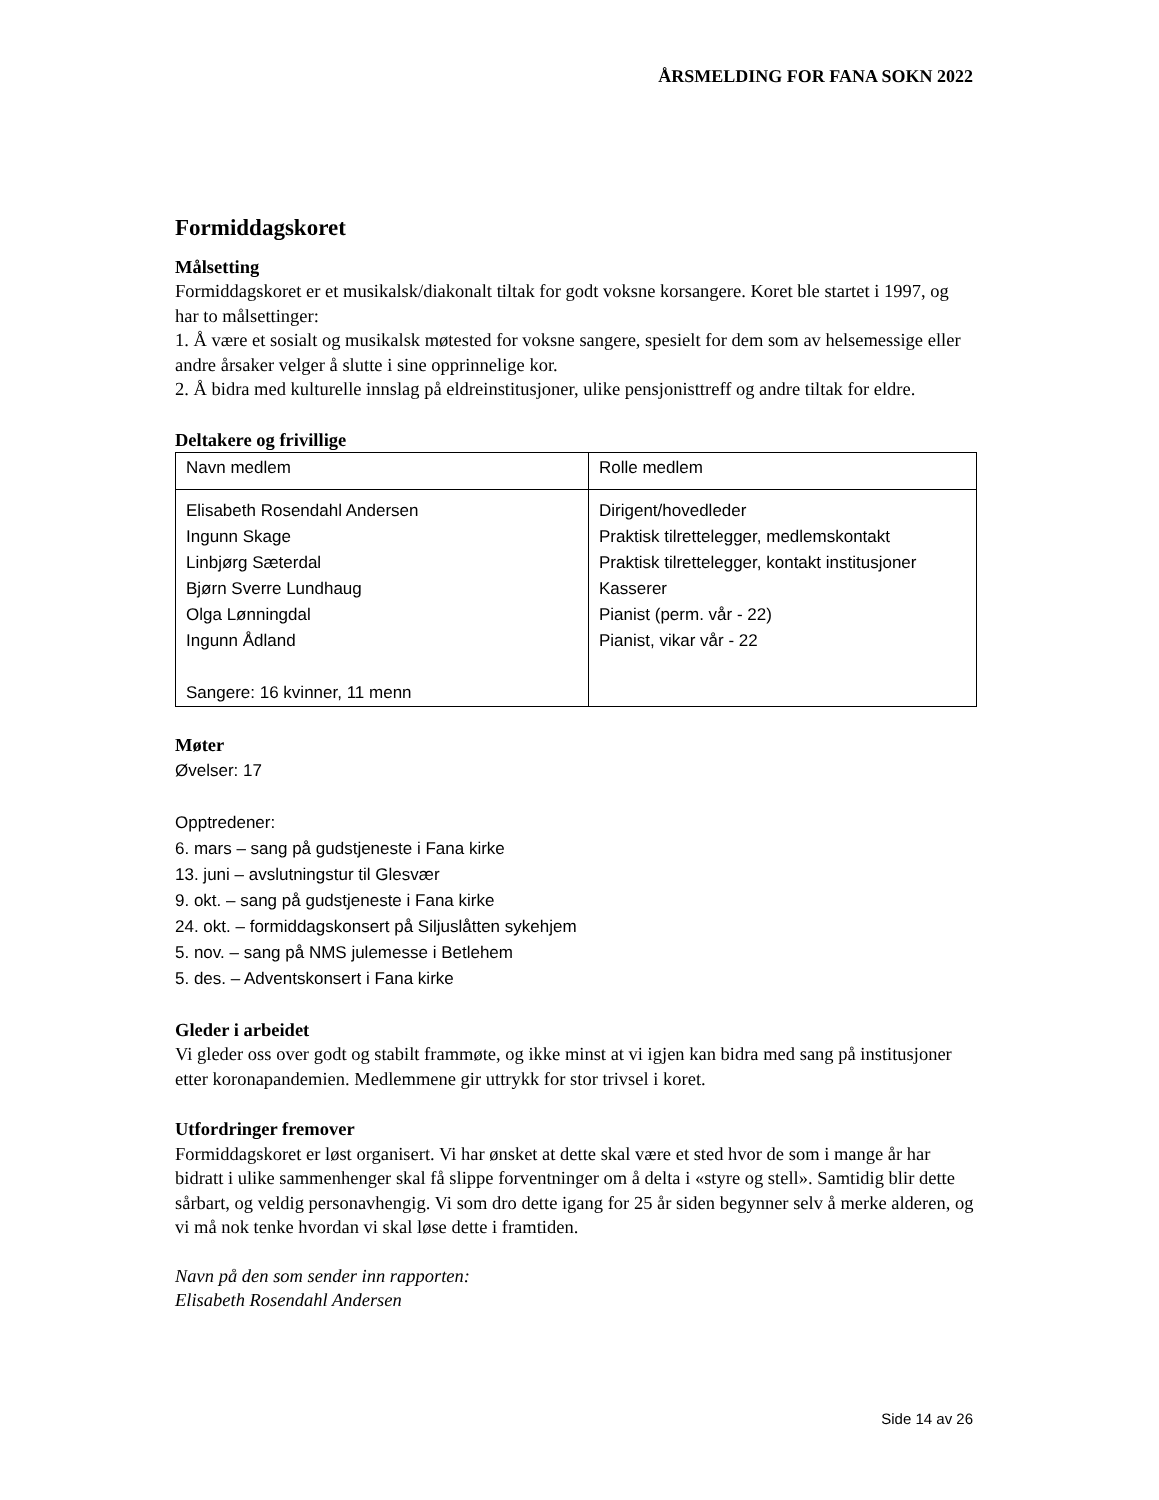ÅRSMELDING FOR FANA SOKN 2022
Formiddagskoret
Målsetting
Formiddagskoret er et musikalsk/diakonalt tiltak for godt voksne korsangere. Koret ble startet i 1997, og har to målsettinger:
1. Å være et sosialt og musikalsk møtested for voksne sangere, spesielt for dem som av helsemessige eller andre årsaker velger å slutte i sine opprinnelige kor.
2. Å bidra med kulturelle innslag på eldreinstitusjoner, ulike pensjonisttreff og andre tiltak for eldre.
Deltakere og frivillige
| Navn medlem | Rolle medlem |
| Elisabeth Rosendahl Andersen Ingunn Skage Linbjørg Sæterdal Bjørn Sverre Lundhaug Olga Lønningdal Ingunn Ådland Sangere: 16 kvinner, 11 menn | Dirigent/hovedleder Praktisk tilrettelegger, medlemskontakt Praktisk tilrettelegger, kontakt institusjoner Kasserer Pianist (perm. vår - 22) Pianist, vikar vår - 22 |
Møter
Øvelser: 17
Opptredener:
6. mars – sang på gudstjeneste i Fana kirke
13. juni – avslutningstur til Glesvær
9. okt. – sang på gudstjeneste i Fana kirke
24. okt. – formiddagskonsert på Siljuslåtten sykehjem
5. nov. – sang på NMS julemesse i Betlehem
5. des. – Adventskonsert i Fana kirke
Gleder i arbeidet
Vi gleder oss over godt og stabilt frammøte, og ikke minst at vi igjen kan bidra med sang på institusjoner etter koronapandemien. Medlemmene gir uttrykk for stor trivsel i koret.
Utfordringer fremover
Formiddagskoret er løst organisert. Vi har ønsket at dette skal være et sted hvor de som i mange år har bidratt i ulike sammenhenger skal få slippe forventninger om å delta i «styre og stell». Samtidig blir dette sårbart, og veldig personavhengig. Vi som dro dette igang for 25 år siden begynner selv å merke alderen, og vi må nok tenke hvordan vi skal løse dette i framtiden.
Navn på den som sender inn rapporten:
Elisabeth Rosendahl Andersen
Side 14 av 26